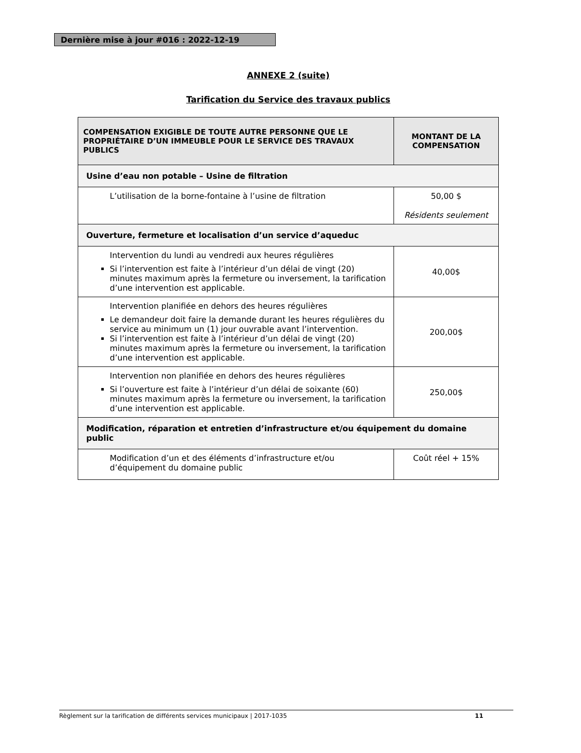Dernière mise à jour #016 : 2022-12-19
ANNEXE 2 (suite)
Tarification du Service des travaux publics
| COMPENSATION EXIGIBLE DE TOUTE AUTRE PERSONNE QUE LE PROPRIÉTAIRE D’UN IMMEUBLE POUR LE SERVICE DES TRAVAUX PUBLICS | MONTANT DE LA COMPENSATION |
| --- | --- |
| Usine d’eau non potable – Usine de filtration | |
| L’utilisation de la borne-fontaine à l’usine de filtration | 50,00 $ Résidents seulement |
| Ouverture, fermeture et localisation d’un service d’aqueduc | |
| Intervention du lundi au vendredi aux heures régulières Si l’intervention est faite à l’intérieur d’un délai de vingt (20) minutes maximum après la fermeture ou inversement, la tarification d’une intervention est applicable. | 40,00$ |
| Intervention planifiée en dehors des heures régulières Le demandeur doit faire la demande durant les heures régulières du service au minimum un (1) jour ouvrable avant l’intervention. Si l’intervention est faite à l’intérieur d’un délai de vingt (20) minutes maximum après la fermeture ou inversement, la tarification d’une intervention est applicable. | 200,00$ |
| Intervention non planifiée en dehors des heures régulières Si l’ouverture est faite à l’intérieur d’un délai de soixante (60) minutes maximum après la fermeture ou inversement, la tarification d’une intervention est applicable. | 250,00$ |
| Modification, réparation et entretien d’infrastructure et/ou équipement du domaine public | |
| Modification d’un et des éléments d’infrastructure et/ou d’équipement du domaine public | Coût réel + 15% |
Règlement sur la tarification de différents services municipaux | 2017-1035 11